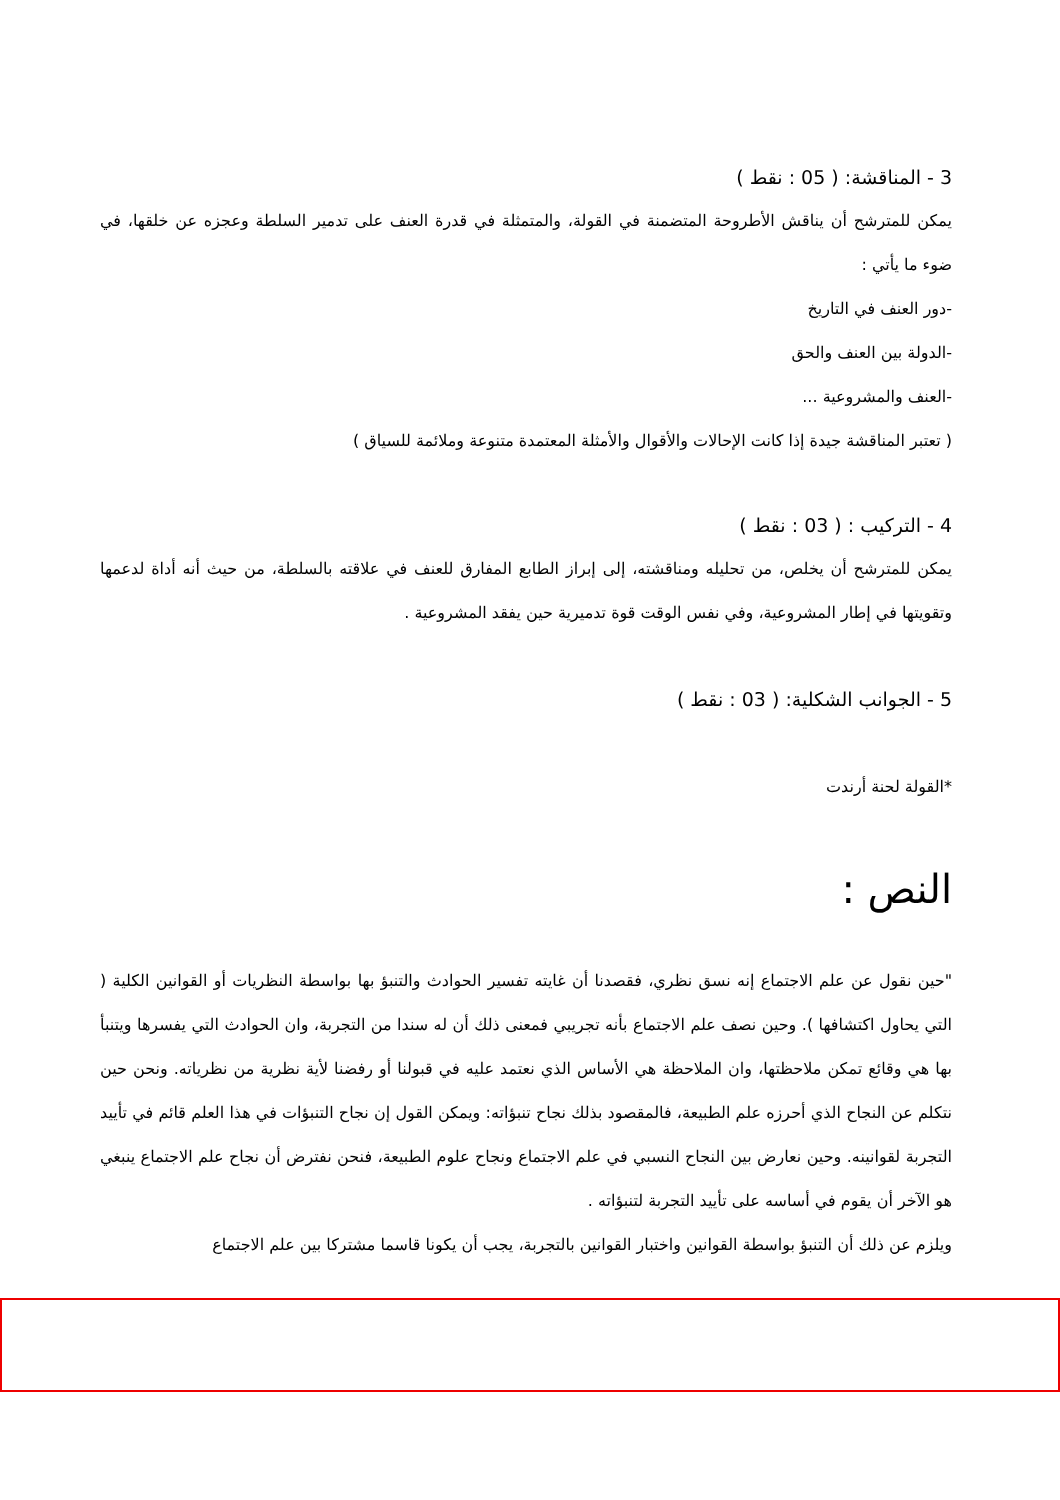3 - المناقشة: ( 05 : نقط )
يمكن للمترشح أن يناقش الأطروحة المتضمنة في القولة، والمتمثلة في قدرة العنف على تدمير السلطة وعجزه عن خلقها، في ضوء ما يأتي :
-دور العنف في التاريخ
-الدولة بين العنف والحق
-العنف والمشروعية ...
( تعتبر المناقشة جيدة إذا كانت الإحالات والأقوال والأمثلة المعتمدة متنوعة وملائمة للسياق )
4 - التركيب : ( 03 : نقط )
يمكن للمترشح أن يخلص، من تحليله ومناقشته، إلى إبراز الطابع المفارق للعنف في علاقته بالسلطة، من حيث أنه أداة لدعمها وتقويتها في إطار المشروعية، وفي نفس الوقت قوة تدميرية حين يفقد المشروعية .
5 - الجوانب الشكلية: ( 03 : نقط )
*القولة لحنة أرندت
النص :
"حين نقول عن علم الاجتماع إنه نسق نظري، فقصدنا أن غايته تفسير الحوادث والتنبؤ بها بواسطة النظريات أو القوانين الكلية ( التي يحاول اكتشافها ). وحين نصف علم الاجتماع بأنه تجريبي فمعنى ذلك أن له سندا من التجربة، وان الحوادث التي يفسرها ويتنبأ بها هي وقائع تمكن ملاحظتها، وان الملاحظة هي الأساس الذي نعتمد عليه في قبولنا أو رفضنا لأية نظرية من نظرياته. ونحن حين نتكلم عن النجاح الذي أحرزه علم الطبيعة، فالمقصود بذلك نجاح تنبؤاته: ويمكن القول إن نجاح التنبؤات في هذا العلم قائم في تأييد التجربة لقوانينه. وحين نعارض بين النجاح النسبي في علم الاجتماع ونجاح علوم الطبيعة، فنحن نفترض أن نجاح علم الاجتماع ينبغي هو الآخر أن يقوم في أساسه على تأييد التجربة لتنبؤاته .
ويلزم عن ذلك أن التنبؤ بواسطة القوانين واختبار القوانين بالتجربة، يجب أن يكونا قاسما مشتركا بين علم الاجتماع